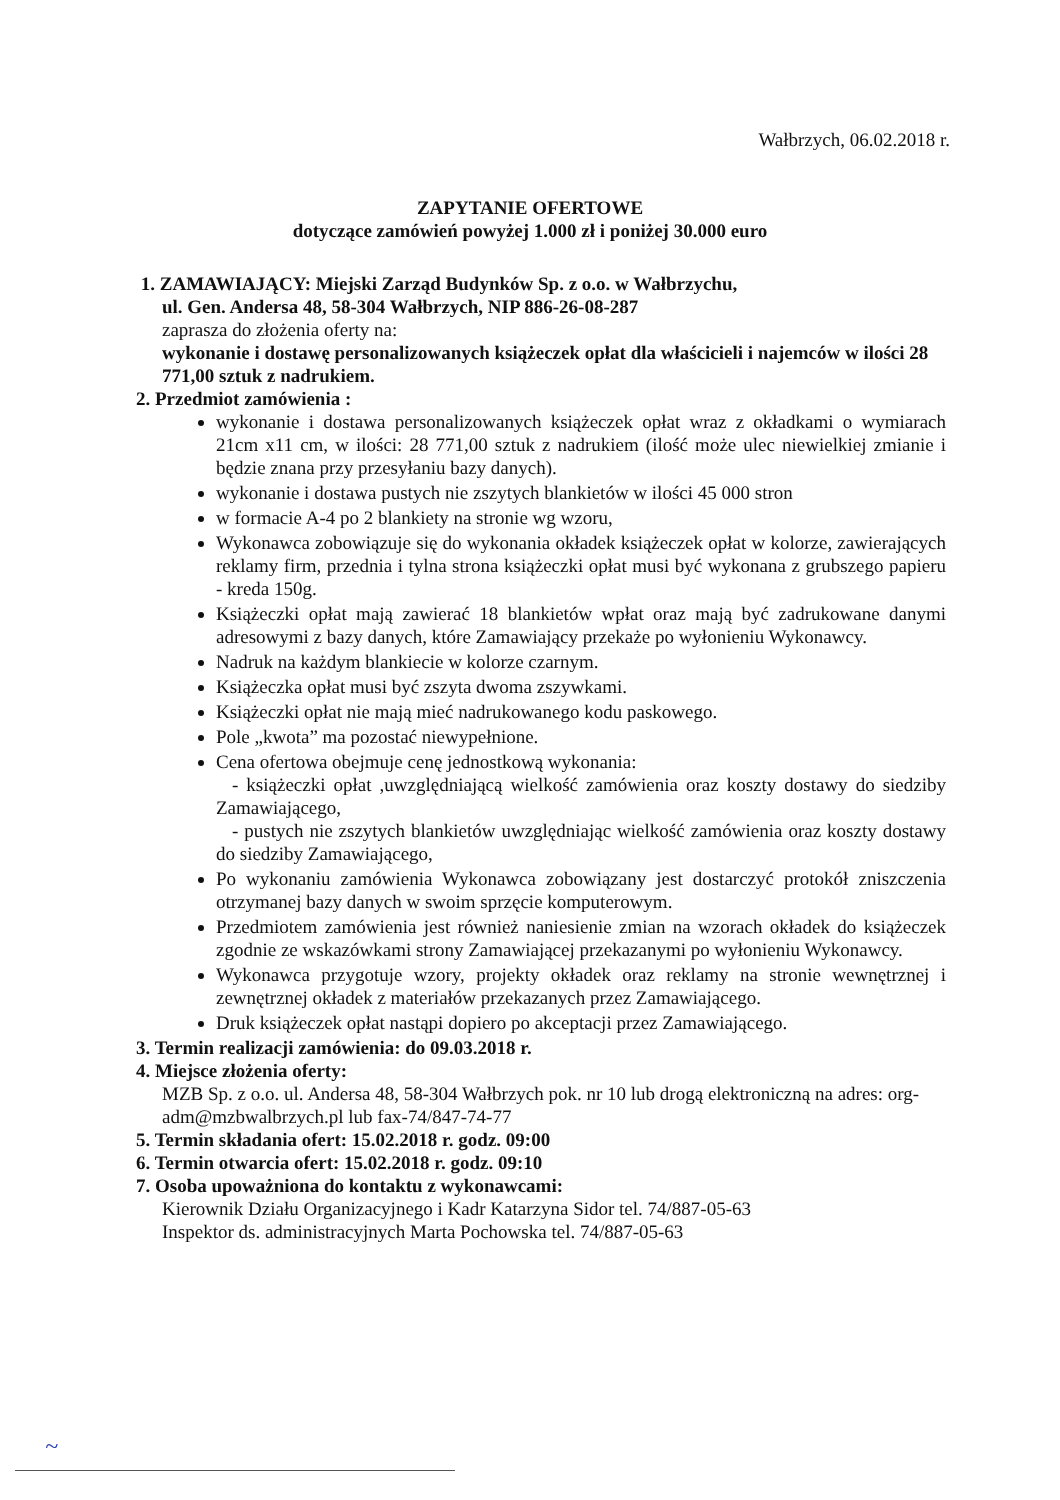Wałbrzych, 06.02.2018 r.
ZAPYTANIE OFERTOWE
dotyczące zamówień powyżej 1.000 zł i poniżej 30.000 euro
1. ZAMAWIAJĄCY: Miejski Zarząd Budynków Sp. z o.o. w Wałbrzychu,
ul. Gen. Andersa 48, 58-304 Wałbrzych, NIP 886-26-08-287
zaprasza do złożenia oferty na:
wykonanie i dostawę personalizowanych książeczek opłat dla właścicieli i najemców w ilości 28 771,00 sztuk z nadrukiem.
2. Przedmiot zamówienia :
wykonanie i dostawa personalizowanych książeczek opłat wraz z okładkami o wymiarach 21cm x11 cm, w ilości: 28 771,00 sztuk z nadrukiem (ilość może ulec niewielkiej zmianie i będzie znana przy przesyłaniu bazy danych).
wykonanie i dostawa pustych nie zszytych blankietów w ilości 45 000 stron
w formacie A-4 po 2 blankiety na stronie wg wzoru,
Wykonawca zobowiązuje się do wykonania okładek książeczek opłat w kolorze, zawierających reklamy firm, przednia i tylna strona książeczki opłat musi być wykonana z grubszego papieru - kreda 150g.
Książeczki opłat mają zawierać 18 blankietów wpłat oraz mają być zadrukowane danymi adresowymi z bazy danych, które Zamawiający przekaże po wyłonieniu Wykonawcy.
Nadruk na każdym blankiecie w kolorze czarnym.
Książeczka opłat musi być zszyta dwoma zszywkami.
Książeczki opłat nie mają mieć nadrukowanego kodu paskowego.
Pole „kwota” ma pozostać niewypełnione.
Cena ofertowa obejmuje cenę jednostkową wykonania:
- książeczki opłat ,uwzględniającą wielkość zamówienia oraz koszty dostawy do siedziby Zamawiającego,
- pustych nie zszytych blankietów uwzględniając wielkość zamówienia oraz koszty dostawy do siedziby Zamawiającego,
Po wykonaniu zamówienia Wykonawca zobowiązany jest dostarczyć protokół zniszczenia otrzymanej bazy danych w swoim sprzęcie komputerowym.
Przedmiotem zamówienia jest również naniesienie zmian na wzorach okładek do książeczek zgodnie ze wskazówkami strony Zamawiającej przekazanymi po wyłonieniu Wykonawcy.
Wykonawca przygotuje wzory, projekty okładek oraz reklamy na stronie wewnętrznej i zewnętrznej okładek z materiałów przekazanych przez Zamawiającego.
Druk książeczek opłat nastąpi dopiero po akceptacji przez Zamawiającego.
3. Termin realizacji zamówienia: do 09.03.2018 r.
4. Miejsce złożenia oferty:
MZB Sp. z o.o. ul. Andersa 48, 58-304 Wałbrzych pok. nr 10 lub drogą elektroniczną na adres: org-adm@mzbwalbrzych.pl lub fax-74/847-74-77
5. Termin składania ofert: 15.02.2018 r. godz. 09:00
6. Termin otwarcia ofert: 15.02.2018 r. godz. 09:10
7. Osoba upoważniona do kontaktu z wykonawcami:
Kierownik Działu Organizacyjnego i Kadr Katarzyna Sidor tel. 74/887-05-63
Inspektor ds. administracyjnych Marta Pochowska tel. 74/887-05-63
~